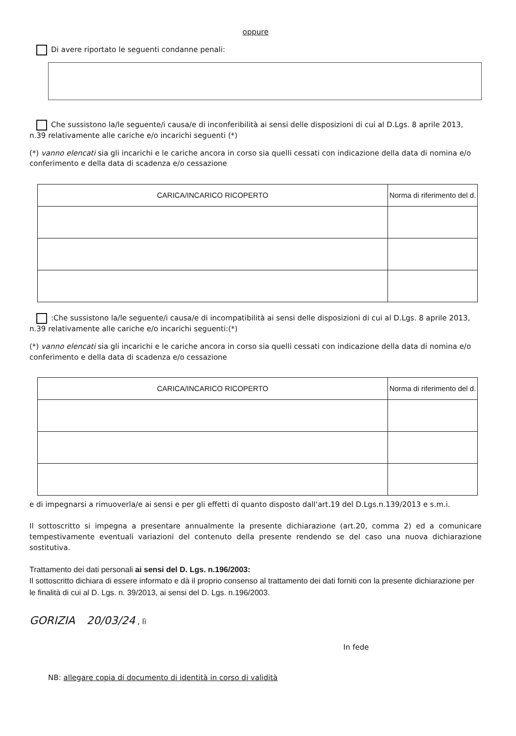oppure
Di avere riportato le seguenti condanne penali:
Che sussistono la/le seguente/i causa/e di inconferibilità ai sensi delle disposizioni di cui al D.Lgs. 8 aprile 2013, n.39 relativamente alle cariche e/o incarichi seguenti (*)
(*) vanno elencati sia gli incarichi e le cariche ancora in corso sia quelli cessati con indicazione della data di nomina e/o conferimento e della data di scadenza e/o cessazione
| CARICA/INCARICO RICOPERTO | Norma di riferimento del d. |
| --- | --- |
:Che sussistono la/le seguente/i causa/e di incompatibilità ai sensi delle disposizioni di cui al D.Lgs. 8 aprile 2013, n.39 relativamente alle cariche e/o incarichi seguenti:(*)
(*) vanno elencati sia gli incarichi e le cariche ancora in corso sia quelli cessati con indicazione della data di nomina e/o conferimento e della data di scadenza e/o cessazione
| CARICA/INCARICO RICOPERTO | Norma di riferimento del d. |
| --- | --- |
e di impegnarsi a rimuoverla/e ai sensi e per gli effetti di quanto disposto dall'art.19 del D.Lgs.n.139/2013 e s.m.i.
Il sottoscritto si impegna a presentare annualmente la presente dichiarazione (art.20, comma 2) ed a comunicare tempestivamente eventuali variazioni del contenuto della presente rendendo se del caso una nuova dichiarazione sostitutiva.
Trattamento dei dati personali ai sensi del D. Lgs. n.196/2003:
Il sottoscritto dichiara di essere informato e dà il proprio consenso al trattamento dei dati forniti con la presente dichiarazione per le finalità di cui al D. Lgs. n. 39/2013, ai sensi del D. Lgs. n.196/2003.
GORIZIA 20/03/24 , lì
In fede
NB: allegare copia di documento di identità in corso di validità